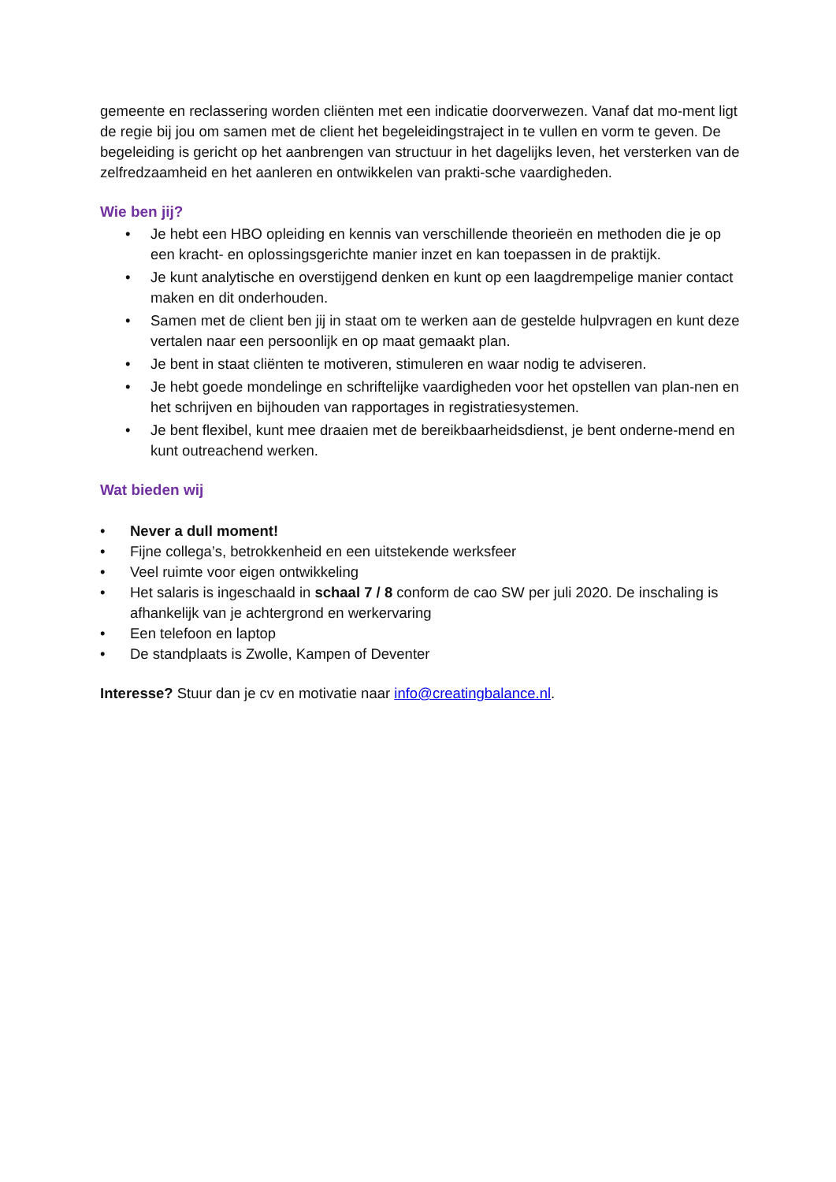gemeente en reclassering worden cliënten met een indicatie doorverwezen. Vanaf dat mo-ment ligt de regie bij jou om samen met de client het begeleidingstraject in te vullen en vorm te geven. De begeleiding is gericht op het aanbrengen van structuur in het dagelijks leven, het versterken van de zelfredzaamheid en het aanleren en ontwikkelen van prakti-sche vaardigheden.
Wie ben jij?
• Je hebt een HBO opleiding en kennis van verschillende theorieën en methoden die je op een kracht- en oplossingsgerichte manier inzet en kan toepassen in de praktijk.
• Je kunt analytische en overstijgend denken en kunt op een laagdrempelige manier contact maken en dit onderhouden.
• Samen met de client ben jij in staat om te werken aan de gestelde hulpvragen en kunt deze vertalen naar een persoonlijk en op maat gemaakt plan.
• Je bent in staat cliënten te motiveren, stimuleren en waar nodig te adviseren.
• Je hebt goede mondelinge en schriftelijke vaardigheden voor het opstellen van plan-nen en het schrijven en bijhouden van rapportages in registratiesystemen.
• Je bent flexibel, kunt mee draaien met de bereikbaarheidsdienst, je bent onderne-mend en kunt outreachend werken.
Wat bieden wij
• Never a dull moment!
• Fijne collega’s, betrokkenheid en een uitstekende werksfeer
• Veel ruimte voor eigen ontwikkeling
• Het salaris is ingeschaald in schaal 7 / 8 conform de cao SW per juli 2020. De inschaling is afhankelijk van je achtergrond en werkervaring
• Een telefoon en laptop
• De standplaats is Zwolle, Kampen of Deventer
Interesse? Stuur dan je cv en motivatie naar info@creatingbalance.nl.